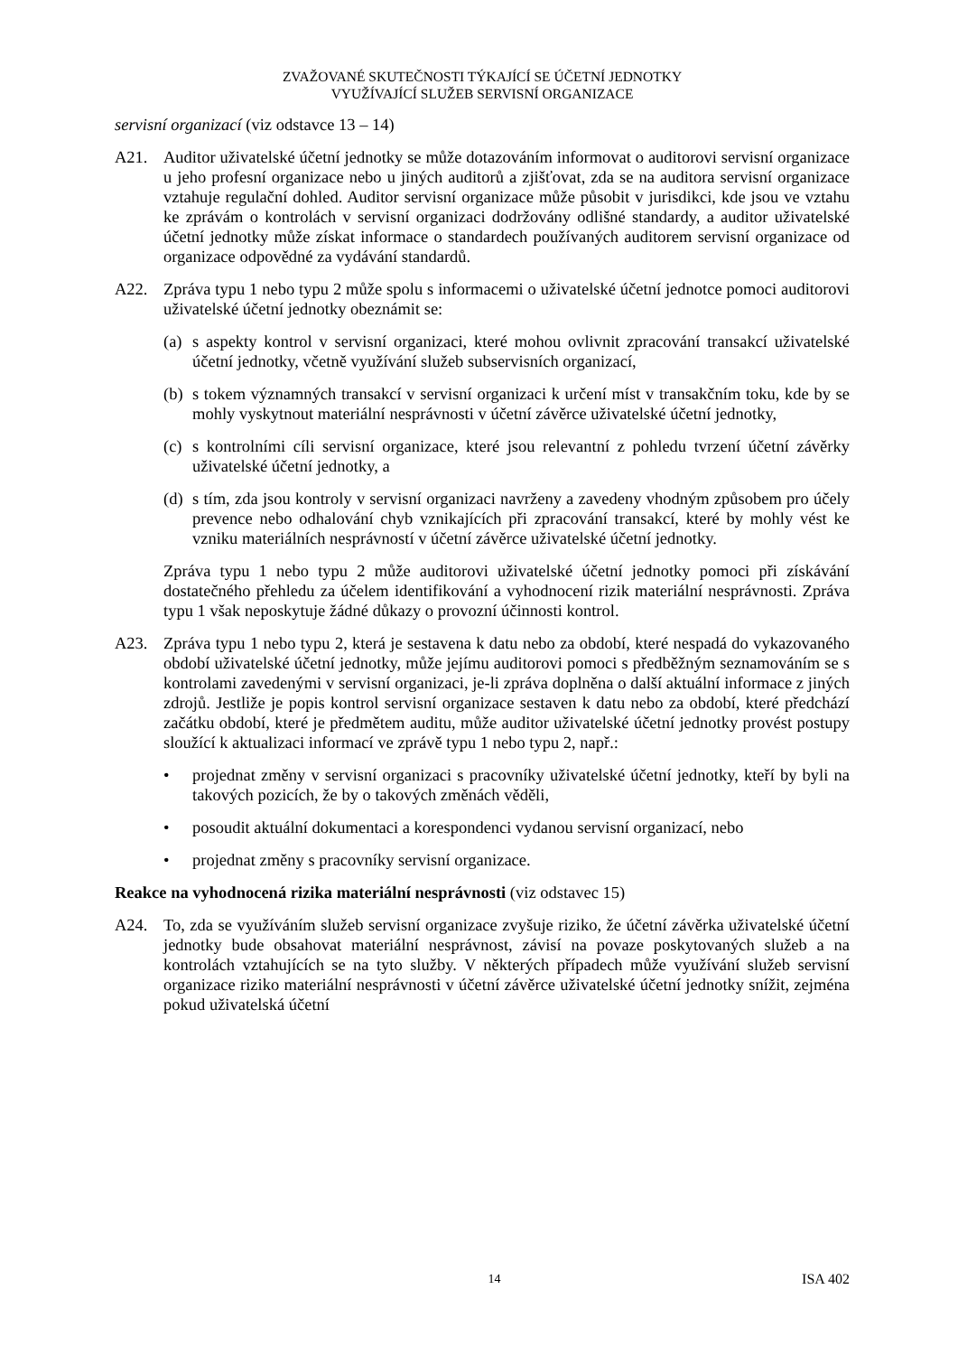ZVAŽOVANÉ SKUTEČNOSTI TÝKAJÍCÍ SE ÚČETNÍ JEDNOTKY
VYUŽÍVAJÍCÍ SLUŽEB SERVISNÍ ORGANIZACE
servisní organizací (viz odstavce 13 – 14)
A21. Auditor uživatelské účetní jednotky se může dotazováním informovat o auditorovi servisní organizace u jeho profesní organizace nebo u jiných auditorů a zjišťovat, zda se na auditora servisní organizace vztahuje regulační dohled. Auditor servisní organizace může působit v jurisdikci, kde jsou ve vztahu ke zprávám o kontrolách v servisní organizaci dodržovány odlišné standardy, a auditor uživatelské účetní jednotky může získat informace o standardech používaných auditorem servisní organizace od organizace odpovědné za vydávání standardů.
A22. Zpráva typu 1 nebo typu 2 může spolu s informacemi o uživatelské účetní jednotce pomoci auditorovi uživatelské účetní jednotky obeznámit se:
(a)
s aspekty kontrol v servisní organizaci, které mohou ovlivnit zpracování transakcí uživatelské účetní jednotky, včetně využívání služeb subservisních organizací,
(b)
s tokem významných transakcí v servisní organizaci k určení míst v transakčním toku, kde by se mohly vyskytnout materiální nesprávnosti v účetní závěrce uživatelské účetní jednotky,
(c)
s kontrolními cíli servisní organizace, které jsou relevantní z pohledu tvrzení účetní závěrky uživatelské účetní jednotky, a
(d)
s tím, zda jsou kontroly v servisní organizaci navrženy a zavedeny vhodným způsobem pro účely prevence nebo odhalování chyb vznikajících při zpracování transakcí, které by mohly vést ke vzniku materiálních nesprávností v účetní závěrce uživatelské účetní jednotky.
Zpráva typu 1 nebo typu 2 může auditorovi uživatelské účetní jednotky pomoci při získávání dostatečného přehledu za účelem identifikování a vyhodnocení rizik materiální nesprávnosti. Zpráva typu 1 však neposkytuje žádné důkazy o provozní účinnosti kontrol.
A23. Zpráva typu 1 nebo typu 2, která je sestavena k datu nebo za období, které nespadá do vykazovaného období uživatelské účetní jednotky, může jejímu auditorovi pomoci s předběžným seznamováním se s kontrolami zavedenými v servisní organizaci, je-li zpráva doplněna o další aktuální informace z jiných zdrojů. Jestliže je popis kontrol servisní organizace sestaven k datu nebo za období, které předchází začátku období, které je předmětem auditu, může auditor uživatelské účetní jednotky provést postupy sloužící k aktualizaci informací ve zprávě typu 1 nebo typu 2, např.:
• projednat změny v servisní organizaci s pracovníky uživatelské účetní jednotky, kteří by byli na takových pozicích, že by o takových změnách věděli,
• posoudit aktuální dokumentaci a korespondenci vydanou servisní organizací, nebo
• projednat změny s pracovníky servisní organizace.
Reakce na vyhodnocená rizika materiální nesprávnosti (viz odstavec 15)
A24. To, zda se využíváním služeb servisní organizace zvyšuje riziko, že účetní závěrka uživatelské účetní jednotky bude obsahovat materiální nesprávnost, závisí na povaze poskytovaných služeb a na kontrolách vztahujících se na tyto služby. V některých případech může využívání služeb servisní organizace riziko materiální nesprávnosti v účetní závěrce uživatelské účetní jednotky snížit, zejména pokud uživatelská účetní
14 ISA 402